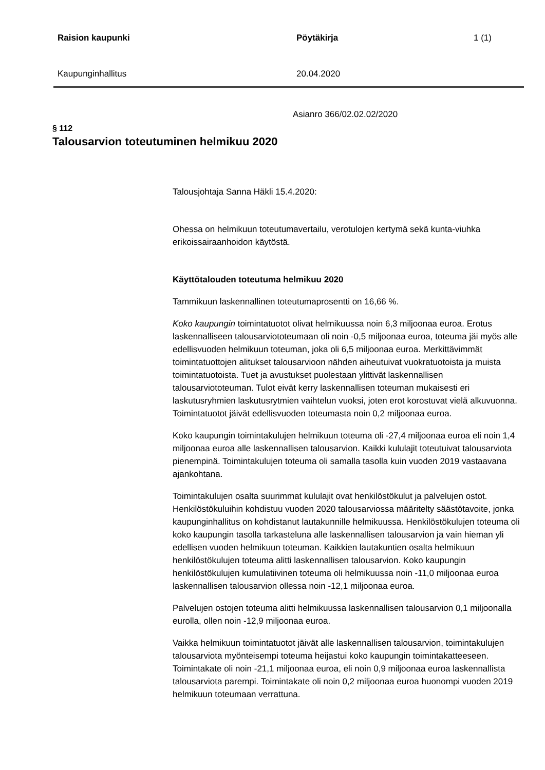Raision kaupunki Pöytäkirja 1 (1)
Kaupunginhallitus 20.04.2020
Asianro 366/02.02.02/2020
§ 112
Talousarvion toteutuminen helmikuu 2020
Talousjohtaja Sanna Häkli 15.4.2020:
Ohessa on helmikuun toteutumavertailu, verotulojen kertymä sekä kunta-viuhka erikoissairaanhoidon käytöstä.
Käyttötalouden toteutuma helmikuu 2020
Tammikuun laskennallinen toteutumaprosentti on 16,66 %.
Koko kaupungin toimintatuotot olivat helmikuussa noin 6,3 miljoonaa euroa. Erotus laskennalliseen talousarviototeumaan oli noin -0,5 miljoonaa euroa, toteuma jäi myös alle edellisvuoden helmikuun toteuman, joka oli 6,5 miljoonaa euroa. Merkittävimmät toimintatuottojen alitukset talousarvioon nähden aiheutuivat vuokratuotoista ja muista toimintatuotoista. Tuet ja avustukset puolestaan ylittivät laskennallisen talousarviototeuman. Tulot eivät kerry laskennallisen toteuman mukaisesti eri laskutusryhmien laskutusrytmien vaihtelun vuoksi, joten erot korostuvat vielä alkuvuonna. Toimintatuotot jäivät edellisvuoden toteumasta noin 0,2 miljoonaa euroa.
Koko kaupungin toimintakulujen helmikuun toteuma oli -27,4 miljoonaa euroa eli noin 1,4 miljoonaa euroa alle laskennallisen talousarvion. Kaikki kululajit toteutuivat talousarviota pienempinä. Toimintakulujen toteuma oli samalla tasolla kuin vuoden 2019 vastaavana ajankohtana.
Toimintakulujen osalta suurimmat kululajit ovat henkilöstökulut ja palvelujen ostot. Henkilöstökuluihin kohdistuu vuoden 2020 talousarviossa määritelty säästötavoite, jonka kaupunginhallitus on kohdistanut lautakunnille helmikuussa. Henkilöstökulujen toteuma oli koko kaupungin tasolla tarkasteluna alle laskennallisen talousarvion ja vain hieman yli edellisen vuoden helmikuun toteuman. Kaikkien lautakuntien osalta helmikuun henkilöstökulujen toteuma alitti laskennallisen talousarvion. Koko kaupungin henkilöstökulujen kumulatiivinen toteuma oli helmikuussa noin -11,0 miljoonaa euroa laskennallisen talousarvion ollessa noin -12,1 miljoonaa euroa.
Palvelujen ostojen toteuma alitti helmikuussa laskennallisen talousarvion 0,1 miljoonalla eurolla, ollen noin -12,9 miljoonaa euroa.
Vaikka helmikuun toimintatuotot jäivät alle laskennallisen talousarvion, toimintakulujen talousarviota myönteisempi toteuma heijastui koko kaupungin toimintakatteeseen. Toimintakate oli noin -21,1 miljoonaa euroa, eli noin 0,9 miljoonaa euroa laskennallista talousarviota parempi. Toimintakate oli noin 0,2 miljoonaa euroa huonompi vuoden 2019 helmikuun toteumaan verrattuna.